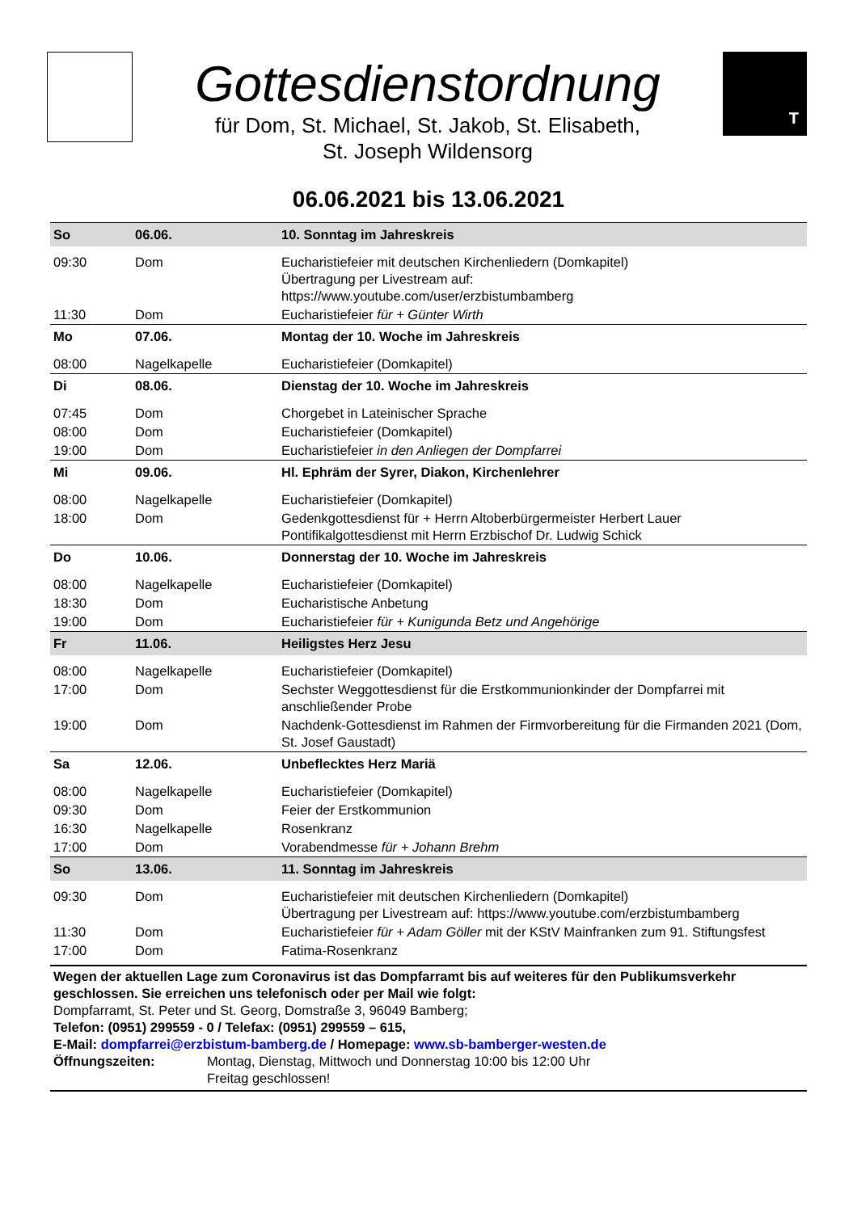Gottesdienstordnung
für Dom, St. Michael, St. Jakob, St. Elisabeth,
St. Joseph Wildensorg
T
06.06.2021 bis 13.06.2021
| So | 06.06. | 10. Sonntag im Jahreskreis |
| 09:30 | Dom | Eucharistiefeier mit deutschen Kirchenliedern (Domkapitel) Übertragung per Livestream auf: https://www.youtube.com/user/erzbistumbamberg |
| 11:30 | Dom | Eucharistiefeier für + Günter Wirth |
| Mo | 07.06. | Montag der 10. Woche im Jahreskreis |
| 08:00 | Nagelkapelle | Eucharistiefeier (Domkapitel) |
| Di | 08.06. | Dienstag der 10. Woche im Jahreskreis |
| 07:45 | Dom | Chorgebet in Lateinischer Sprache |
| 08:00 | Dom | Eucharistiefeier (Domkapitel) |
| 19:00 | Dom | Eucharistiefeier in den Anliegen der Dompfarrei |
| Mi | 09.06. | Hl. Ephräm der Syrer, Diakon, Kirchenlehrer |
| 08:00 | Nagelkapelle | Eucharistiefeier (Domkapitel) |
| 18:00 | Dom | Gedenkgottesdienst für + Herrn Altoberbürgermeister Herbert Lauer Pontifikalgottesdienst mit Herrn Erzbischof Dr. Ludwig Schick |
| Do | 10.06. | Donnerstag der 10. Woche im Jahreskreis |
| 08:00 | Nagelkapelle | Eucharistiefeier (Domkapitel) |
| 18:30 | Dom | Eucharistische Anbetung |
| 19:00 | Dom | Eucharistiefeier für + Kunigunda Betz und Angehörige |
| Fr | 11.06. | Heiligstes Herz Jesu |
| 08:00 | Nagelkapelle | Eucharistiefeier (Domkapitel) |
| 17:00 | Dom | Sechster Weggottesdienst für die Erstkommunionkinder der Dompfarrei mit anschließender Probe |
| 19:00 | Dom | Nachdenk-Gottesdienst im Rahmen der Firmvorbereitung für die Firmanden 2021 (Dom, St. Josef Gaustadt) |
| Sa | 12.06. | Unbeflecktes Herz Mariä |
| 08:00 | Nagelkapelle | Eucharistiefeier (Domkapitel) |
| 09:30 | Dom | Feier der Erstkommunion |
| 16:30 | Nagelkapelle | Rosenkranz |
| 17:00 | Dom | Vorabendmesse für + Johann Brehm |
| So | 13.06. | 11. Sonntag im Jahreskreis |
| 09:30 | Dom | Eucharistiefeier mit deutschen Kirchenliedern (Domkapitel) Übertragung per Livestream auf: https://www.youtube.com/erzbistumbamberg |
| 11:30 | Dom | Eucharistiefeier für + Adam Göller mit der KStV Mainfranken zum 91. Stiftungsfest |
| 17:00 | Dom | Fatima-Rosenkranz |
Wegen der aktuellen Lage zum Coronavirus ist das Dompfarramt bis auf weiteres für den Publikumsverkehr geschlossen. Sie erreichen uns telefonisch oder per Mail wie folgt:
Dompfarramt, St. Peter und St. Georg, Domstraße 3, 96049 Bamberg;
Telefon: (0951) 299559 - 0 / Telefax: (0951) 299559 – 615,
E-Mail: dompfarrei@erzbistum-bamberg.de / Homepage: www.sb-bamberger-westen.de
Öffnungszeiten: Montag, Dienstag, Mittwoch und Donnerstag 10:00 bis 12:00 Uhr
Freitag geschlossen!